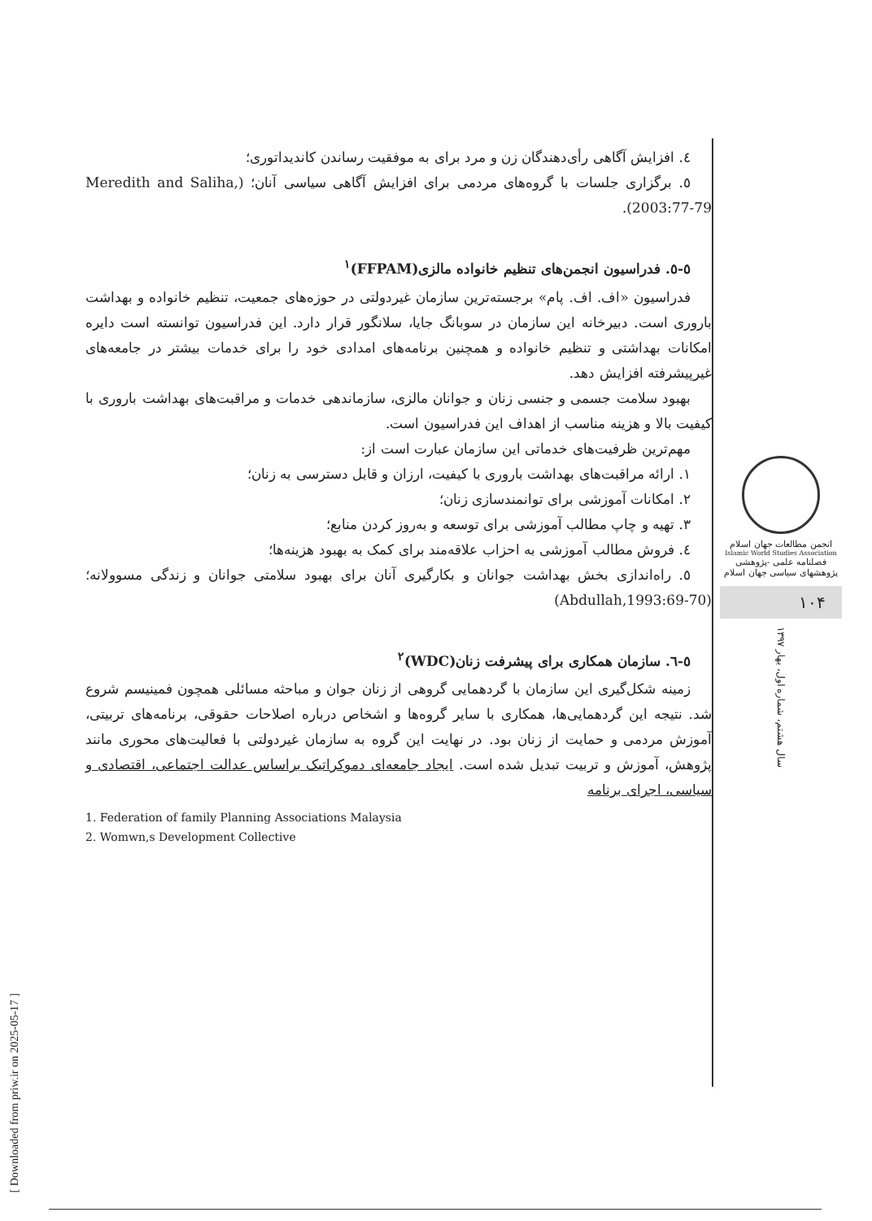٤. افزایش آگاهی رأی‌دهندگان زن و مرد برای به موفقیت رساندن کاندیداتوری؛
٥. برگزاری جلسات با گروه‌های مردمی برای افزایش آگاهی سیاسی آنان؛ (Meredith and Saliha, 2003:77-79).
٥-٥. فدراسیون انجمن‌های تنظیم خانواده مالزی(FFPAM)<sup>١</sup>
فدراسیون «اف. اف. پام» برجسته‌ترین سازمان غیردولتی در حوزه‌های جمعیت، تنظیم خانواده و بهداشت باروری است. دبیرخانه این سازمان در سوبانگ جایا، سلانگور قرار دارد. این فدراسیون توانسته است دایره امکانات بهداشتی و تنظیم خانواده و همچنین برنامه‌های امدادی خود را برای خدمات بیشتر در جامعه‌های غیرپیشرفته افزایش دهد.
بهبود سلامت جسمی و جنسی زنان و جوانان مالزی، سازماندهی خدمات و مراقبت‌های بهداشت باروری با کیفیت بالا و هزینه مناسب از اهداف این فدراسیون است.
مهم‌ترین ظرفیت‌های خدماتی این سازمان عبارت است از:
١. ارائه مراقبت‌های بهداشت باروری با کیفیت، ارزان و قابل دسترسی به زنان؛
٢. امکانات آموزشی برای توانمندسازی زنان؛
٣. تهیه و چاپ مطالب آموزشی برای توسعه و به‌روز کردن منابع؛
٤. فروش مطالب آموزشی به احزاب علاقه‌مند برای کمک به بهبود هزینه‌ها؛
٥. راه‌اندازی بخش بهداشت جوانان و بکارگیری آنان برای بهبود سلامتی جوانان و زندگی مسوولانه؛ (Abdullah,1993:69-70)
٥-٦. سازمان همکاری برای پیشرفت زنان(WDC)<sup>٢</sup>
زمینه شکل‌گیری این سازمان با گردهمایی گروهی از زنان جوان و مباحثه مسائلی همچون فمینیسم شروع شد. نتیجه این گردهمایی‌ها، همکاری با سایر گروه‌ها و اشخاص درباره اصلاحات حقوقی، برنامه‌های تربیتی، آموزش مردمی و حمایت از زنان بود. در نهایت این گروه به سازمان غیردولتی با فعالیت‌های محوری مانند پژوهش، آموزش و تربیت تبدیل شده است. ایجاد جامعه‌ای دموکراتیک براساس عدالت اجتماعی، اقتصادی و سیاسی، اجرای برنامه
1. Federation of family Planning Associations Malaysia
2. Womwn,s Development Collective
انجمن مطالعات جهان اسلام
Islamic World Studies Association
فصلنامه علمی -پژوهشی
پژوهشهای سیاسی جهان اسلام
١٠۴
سال هشتم، شماره اول، بهار ١٣٩٧
[ Downloaded from priw.ir on 2025-05-17 ]